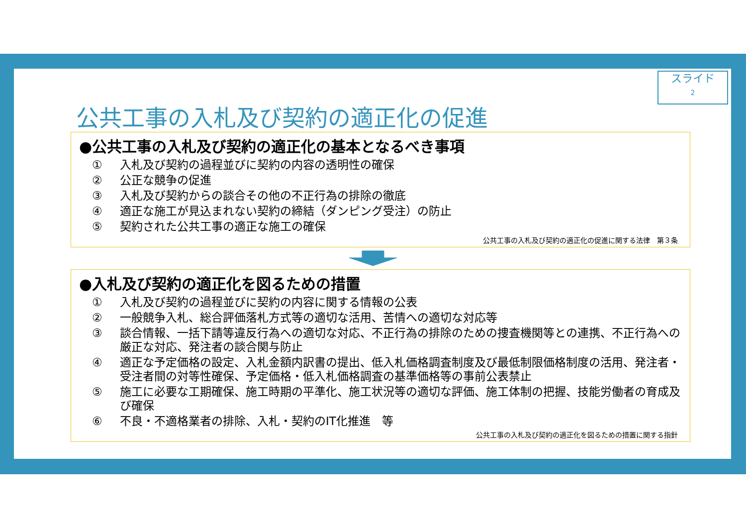スライド
2
公共工事の入札及び契約の適正化の促進
●公共工事の入札及び契約の適正化の基本となるべき事項
① 入札及び契約の過程並びに契約の内容の透明性の確保
② 公正な競争の促進
③ 入札及び契約からの談合その他の不正行為の排除の徹底
④ 適正な施工が見込まれない契約の締結（ダンピング受注）の防止
⑤ 契約された公共工事の適正な施工の確保
公共工事の入札及び契約の適正化の促進に関する法律　第３条
●入札及び契約の適正化を図るための措置
① 入札及び契約の過程並びに契約の内容に関する情報の公表
② 一般競争入札、総合評価落札方式等の適切な活用、苦情への適切な対応等
③ 談合情報、一括下請等違反行為への適切な対応、不正行為の排除のための捜査機関等との連携、不正行為への厳正な対応、発注者の談合関与防止
④ 適正な予定価格の設定、入札金額内訳書の提出、低入札価格調査制度及び最低制限価格制度の活用、発注者・受注者間の対等性確保、予定価格・低入札価格調査の基準価格等の事前公表禁止
⑤ 施工に必要な工期確保、施工時期の平準化、施工状況等の適切な評価、施工体制の把握、技能労働者の育成及び確保
⑥ 不良・不適格業者の排除、入札・契約のIT化推進　等
公共工事の入札及び契約の適正化を図るための措置に関する指針